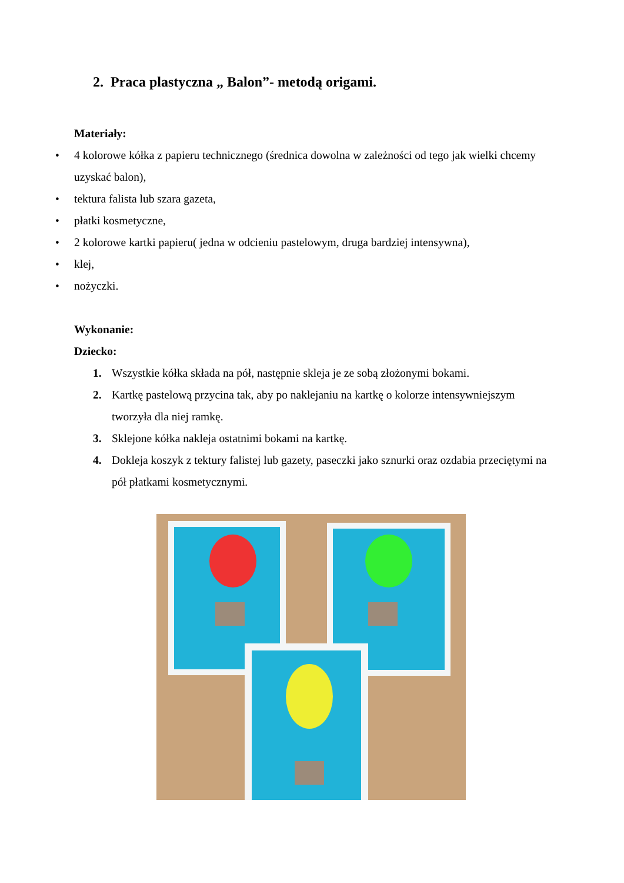2. Praca plastyczna „ Balon”- metodą origami.
Materiały:
• 4 kolorowe kółka z papieru technicznego (średnica dowolna w zależności od tego jak wielki chcemy uzyskać balon),
• tektura falista lub szara gazeta,
• płatki kosmetyczne,
• 2 kolorowe kartki papieru( jedna w odcieniu pastelowym, druga bardziej intensywna),
• klej,
• nożyczki.
Wykonanie:
Dziecko:
1. Wszystkie kółka składa na pół, następnie skleja je ze sobą złożonymi bokami.
2. Kartkę pastelową przycina tak, aby po naklejaniu na kartkę o kolorze intensywniejszym tworzyła dla niej ramkę.
3. Sklejone kółka nakleja ostatnimi bokami na kartkę.
4. Dokleja koszyk z tektury falistej lub gazety, paseczki jako sznurki oraz ozdabia przeciętymi na pół płatkami kosmetycznymi.